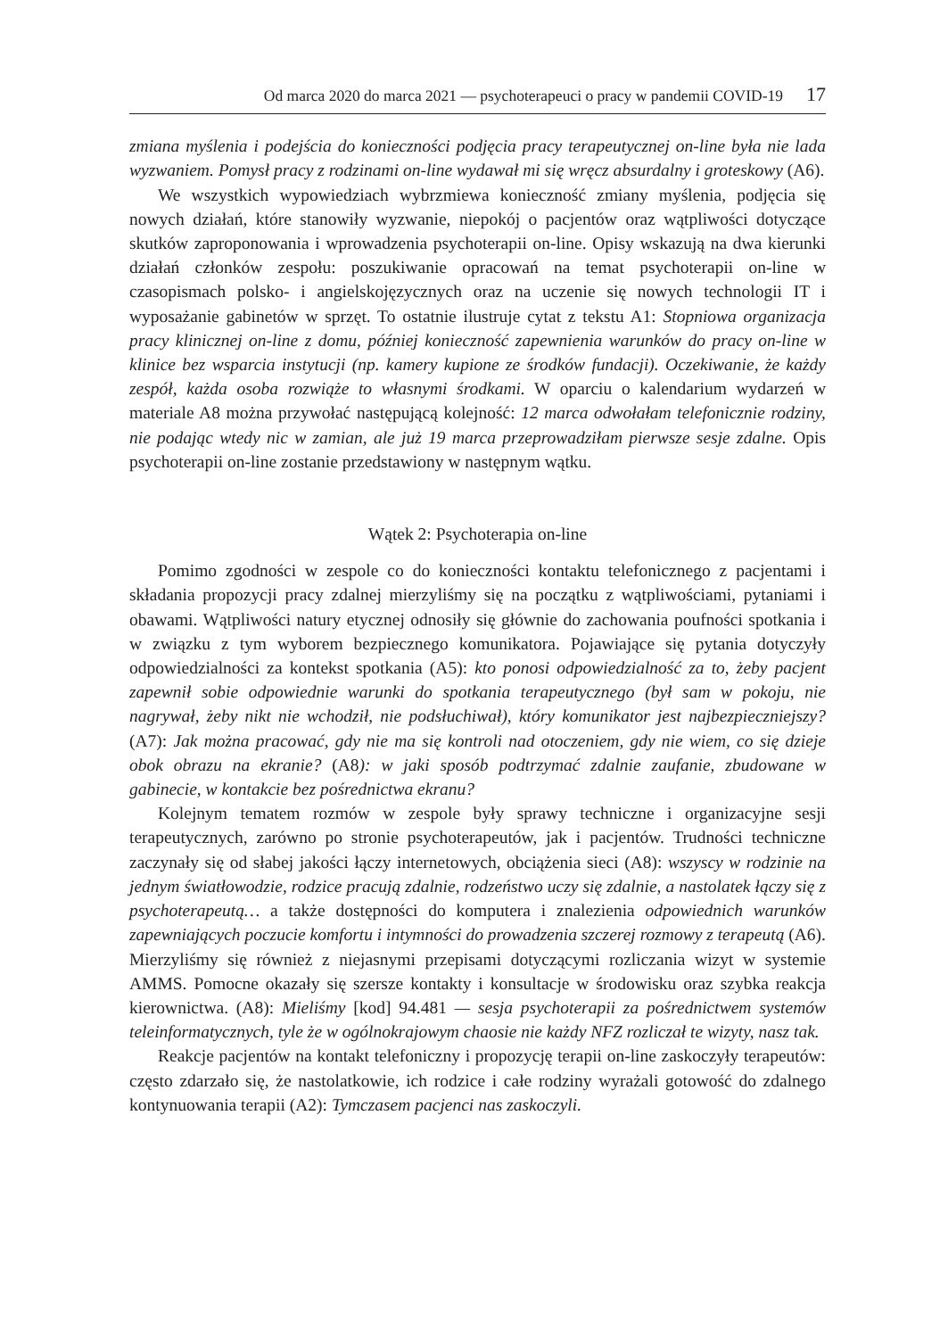Od marca 2020 do marca 2021 — psychoterapeuci o pracy w pandemii COVID-19 17
zmiana myślenia i podejścia do konieczności podjęcia pracy terapeutycznej on-line była nie lada wyzwaniem. Pomysł pracy z rodzinami on-line wydawał mi się wręcz absurdalny i groteskowy (A6).
We wszystkich wypowiedziach wybrzmiewa konieczność zmiany myślenia, podjęcia się nowych działań, które stanowiły wyzwanie, niepokój o pacjentów oraz wątpliwości dotyczące skutków zaproponowania i wprowadzenia psychoterapii on-line. Opisy wskazują na dwa kierunki działań członków zespołu: poszukiwanie opracowań na temat psychoterapii on-line w czasopismach polsko- i angielskojęzycznych oraz na uczenie się nowych technologii IT i wyposażanie gabinetów w sprzęt. To ostatnie ilustruje cytat z tekstu A1: Stopniowa organizacja pracy klinicznej on-line z domu, później konieczność zapewnienia warunków do pracy on-line w klinice bez wsparcia instytucji (np. kamery kupione ze środków fundacji). Oczekiwanie, że każdy zespół, każda osoba rozwiąże to własnymi środkami. W oparciu o kalendarium wydarzeń w materiale A8 można przywołać następującą kolejność: 12 marca odwołałam telefonicznie rodziny, nie podając wtedy nic w zamian, ale już 19 marca przeprowadziłam pierwsze sesje zdalne. Opis psychoterapii on-line zostanie przedstawiony w następnym wątku.
Wątek 2: Psychoterapia on-line
Pomimo zgodności w zespole co do konieczności kontaktu telefonicznego z pacjentami i składania propozycji pracy zdalnej mierzyliśmy się na początku z wątpliwościami, pytaniami i obawami. Wątpliwości natury etycznej odnosiły się głównie do zachowania poufności spotkania i w związku z tym wyborem bezpiecznego komunikatora. Pojawiające się pytania dotyczyły odpowiedzialności za kontekst spotkania (A5): kto ponosi odpowiedzialność za to, żeby pacjent zapewnił sobie odpowiednie warunki do spotkania terapeutycznego (był sam w pokoju, nie nagrywał, żeby nikt nie wchodził, nie podsłuchiwał), który komunikator jest najbezpieczniejszy? (A7): Jak można pracować, gdy nie ma się kontroli nad otoczeniem, gdy nie wiem, co się dzieje obok obrazu na ekranie? (A8): w jaki sposób podtrzymać zdalnie zaufanie, zbudowane w gabinecie, w kontakcie bez pośrednictwa ekranu?
Kolejnym tematem rozmów w zespole były sprawy techniczne i organizacyjne sesji terapeutycznych, zarówno po stronie psychoterapeutów, jak i pacjentów. Trudności techniczne zaczynały się od słabej jakości łączy internetowych, obciążenia sieci (A8): wszyscy w rodzinie na jednym światłowodzie, rodzice pracują zdalnie, rodzeństwo uczy się zdalnie, a nastolatek łączy się z psychoterapeutą… a także dostępności do komputera i znalezienia odpowiednich warunków zapewniających poczucie komfortu i intymności do prowadzenia szczerej rozmowy z terapeutą (A6). Mierzyliśmy się również z niejasnymi przepisami dotyczącymi rozliczania wizyt w systemie AMMS. Pomocne okazały się szersze kontakty i konsultacje w środowisku oraz szybka reakcja kierownictwa. (A8): Mieliśmy [kod] 94.481 — sesja psychoterapii za pośrednictwem systemów teleinformatycznych, tyle że w ogólnokrajowym chaosie nie każdy NFZ rozliczał te wizyty, nasz tak.
Reakcje pacjentów na kontakt telefoniczny i propozycję terapii on-line zaskoczyły terapeutów: często zdarzało się, że nastolatkowie, ich rodzice i całe rodziny wyrażali gotowość do zdalnego kontynuowania terapii (A2): Tymczasem pacjenci nas zaskoczyli.